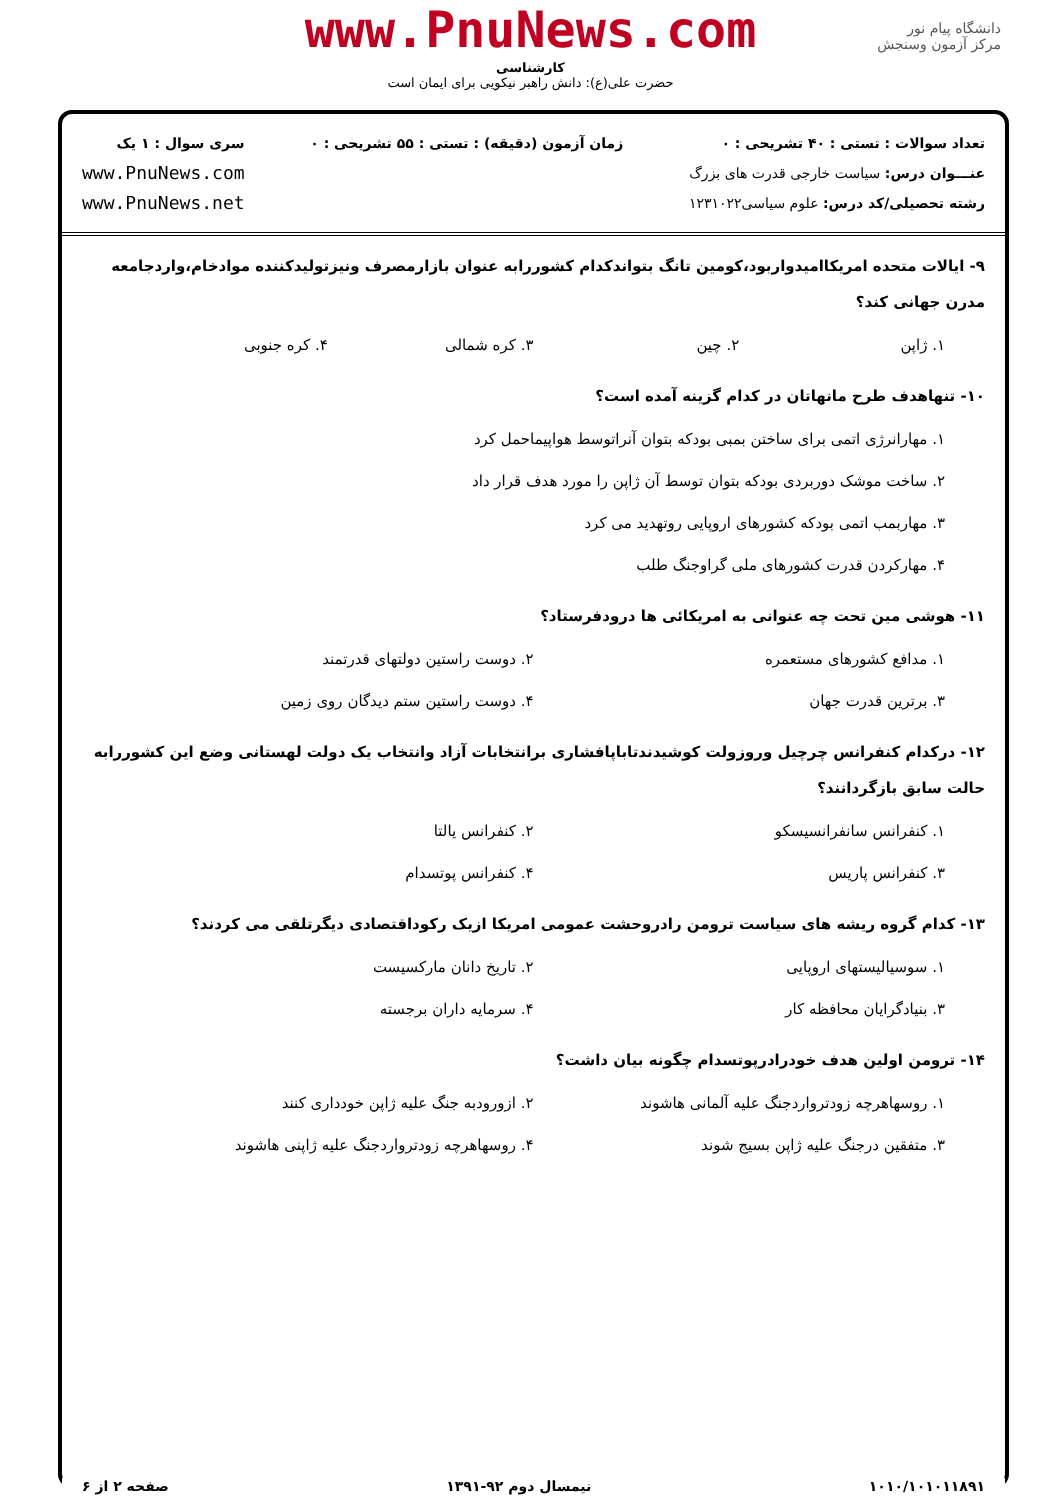www.PnuNews.com
کارشناسی
حضرت علی(ع): دانش راهبر نیکویی برای ایمان است
دانشگاه پیام نور
مرکز آزمون وسنجش
تعداد سوالات : تستی : ۴۰ تشریحی : ۰
عنـــوان درس: سیاست خارجی قدرت های بزرگ
رشته تحصیلی/کد درس: علوم سیاسی۱۲۳۱۰۲۲
زمان آزمون (دقیقه) : تستی : ۵۵ تشریحی : ۰
سری سوال : ۱ یک
www.PnuNews.com
www.PnuNews.net
۹- ایالات متحده امریکاامیدواربود،کومین تانگ بتواندکدام کشوررابه عنوان بازارمصرف ونیزتولیدکننده موادخام،واردجامعه مدرن جهانی کند؟
۱. ژاپن ۲. چین ۳. کره شمالی ۴. کره جنوبی
۱۰- تنهاهدف طرح مانهاتان در کدام گزینه آمده است؟
۱. مهارانرژی اتمی برای ساختن بمبی بودکه بتوان آنراتوسط هواپیماحمل کرد
۲. ساخت موشک دوربردی بودکه بتوان توسط آن ژاپن را مورد هدف قرار داد
۳. مهاربمب اتمی بودکه کشورهای اروپایی روتهدید می کرد
۴. مهارکردن قدرت کشورهای ملی گراوجنگ طلب
۱۱- هوشی مین تحت چه عنوانی به امریکائی ها درودفرستاد؟
۱. مدافع کشورهای مستعمره ۲. دوست راستین دولتهای قدرتمند ۳. برترین قدرت جهان ۴. دوست راستین ستم دیدگان روی زمین
۱۲- درکدام کنفرانس چرچیل وروزولت کوشیدندتاباپافشاری برانتخابات آزاد وانتخاب یک دولت لهستانی وضع این کشوررابه حالت سابق بازگردانند؟
۱. کنفرانس سانفرانسیسکو ۲. کنفرانس یالتا ۳. کنفرانس پاریس ۴. کنفرانس پوتسدام
۱۳- کدام گروه ریشه های سیاست ترومن رادروحشت عمومی امریکا ازیک رکوداقتصادی دیگرتلقی می کردند؟
۱. سوسیالیستهای اروپایی ۲. تاریخ دانان مارکسیست ۳. بنیادگرایان محافظه کار ۴. سرمایه داران برجسته
۱۴- ترومن اولین هدف خودرادرپوتسدام چگونه بیان داشت؟
۱. روسهاهرچه زودترواردجنگ علیه آلمانی هاشوند ۲. ازورودبه جنگ علیه ژاپن خودداری کنند ۳. متفقین درجنگ علیه ژاپن بسیج شوند ۴. روسهاهرچه زودترواردجنگ علیه ژاپنی هاشوند
۱۰۱۰/۱۰۱۰۱۱۸۹۱ نیمسال دوم ۹۲-۱۳۹۱ صفحه ۲ از ۶